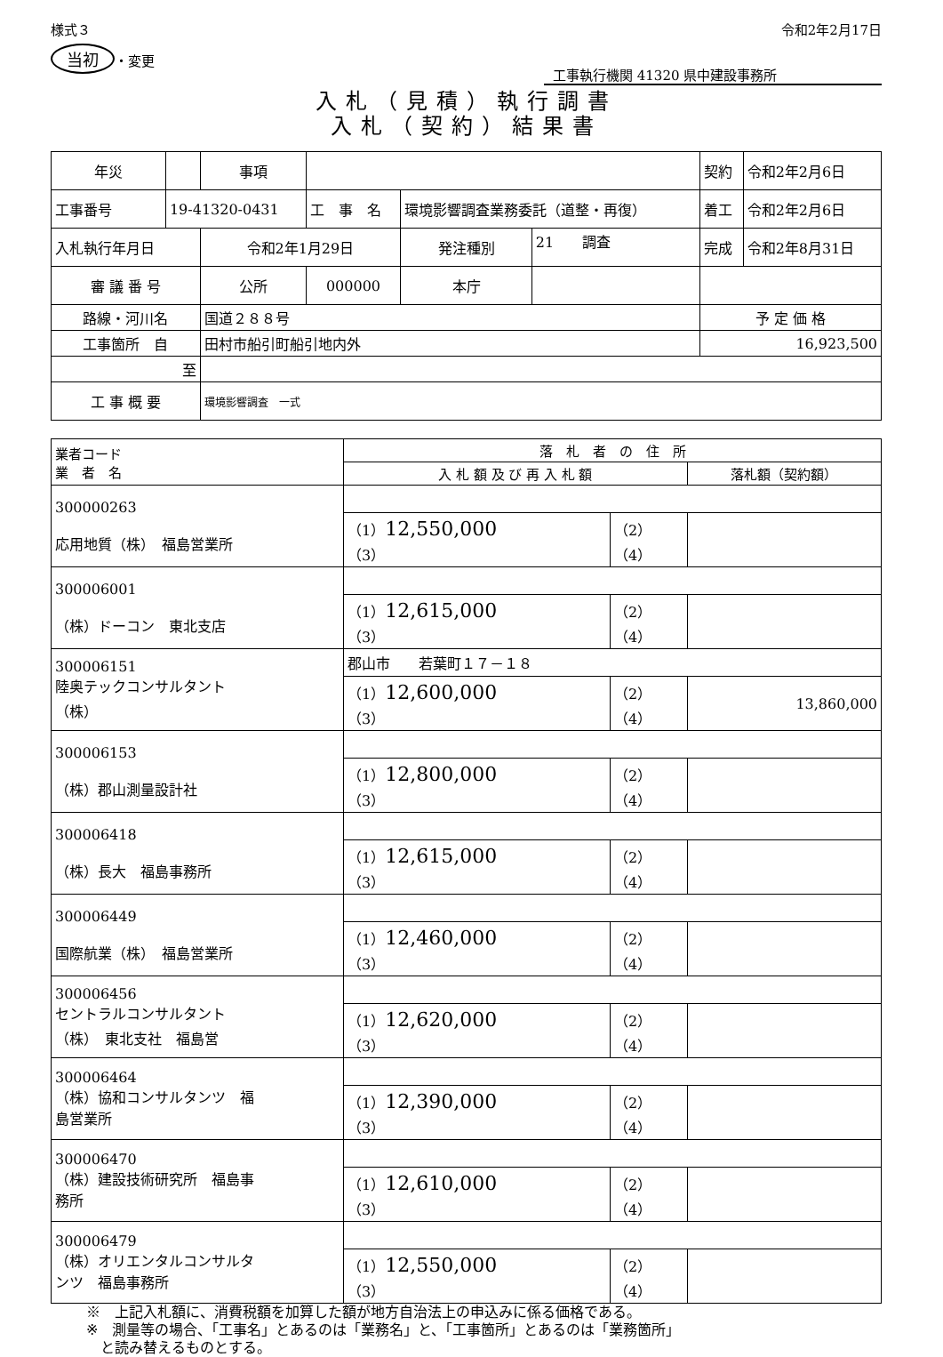様式３
当初 ・変更
令和2年2月17日
工事執行機関 41320 県中建設事務所
入札（見積）執行調書
入札（契約）結果書
| 年災 | | 事項 | | | | 契約 | 令和2年2月6日 |
| 工事番号 | 19-41320-0431 | | 工 事 名 | 環境影響調査業務委託（道整・再復） | | 着工 | 令和2年2月6日 |
| 入札執行年月日 | | 令和2年1月29日 | | 発注種別 | 21 調査 | 完成 | 令和2年8月31日 |
| 審 議 番 号 | | 公所 | 000000 | 本庁 | | | |
| 路線・河川名 | | 国道２８８号 | | | | 予 定 価 格 | |
| 工事箇所 自 | | 田村市船引町船引地内外 | | | | 16,923,500 | |
| 至 | | | | | | | |
| 工 事 概 要 | | 環境影響調査 一式 | | | | | |
| 業者コード 業 者 名 | 落 札 者 の 住 所 | | |
| --- | --- | --- | --- |
| | 入 札 額 及 び 再 入 札 額 | | 落札額（契約額） |
| 300000263 応用地質（株） 福島営業所 | | | |
| | （1） 12,550,000 （3） | （2） （4） | |
| 300006001 （株）ドーコン 東北支店 | | | |
| | （1） 12,615,000 （3） | （2） （4） | |
| 300006151 陸奥テックコンサルタント （株） | 郡山市 若葉町１７－１８ | | |
| | （1） 12,600,000 （3） | （2） （4） | 13,860,000 |
| 300006153 （株）郡山測量設計社 | | | |
| | （1） 12,800,000 （3） | （2） （4） | |
| 300006418 （株）長大 福島事務所 | | | |
| | （1） 12,615,000 （3） | （2） （4） | |
| 300006449 国際航業（株） 福島営業所 | | | |
| | （1） 12,460,000 （3） | （2） （4） | |
| 300006456 セントラルコンサルタント （株） 東北支社 福島営 | | | |
| | （1） 12,620,000 （3） | （2） （4） | |
| 300006464 （株）協和コンサルタンツ 福 島営業所 | | | |
| | （1） 12,390,000 （3） | （2） （4） | |
| 300006470 （株）建設技術研究所 福島事 務所 | | | |
| | （1） 12,610,000 （3） | （2） （4） | |
| 300006479 （株）オリエンタルコンサルタ ンツ 福島事務所 | | | |
| | （1） 12,550,000 （3） | （2） （4） | |
※　上記入札額に、消費税額を加算した額が地方自治法上の申込みに係る価格である。
※　測量等の場合、「工事名」とあるのは「業務名」と、「工事箇所」とあるのは「業務箇所」
　と読み替えるものとする。